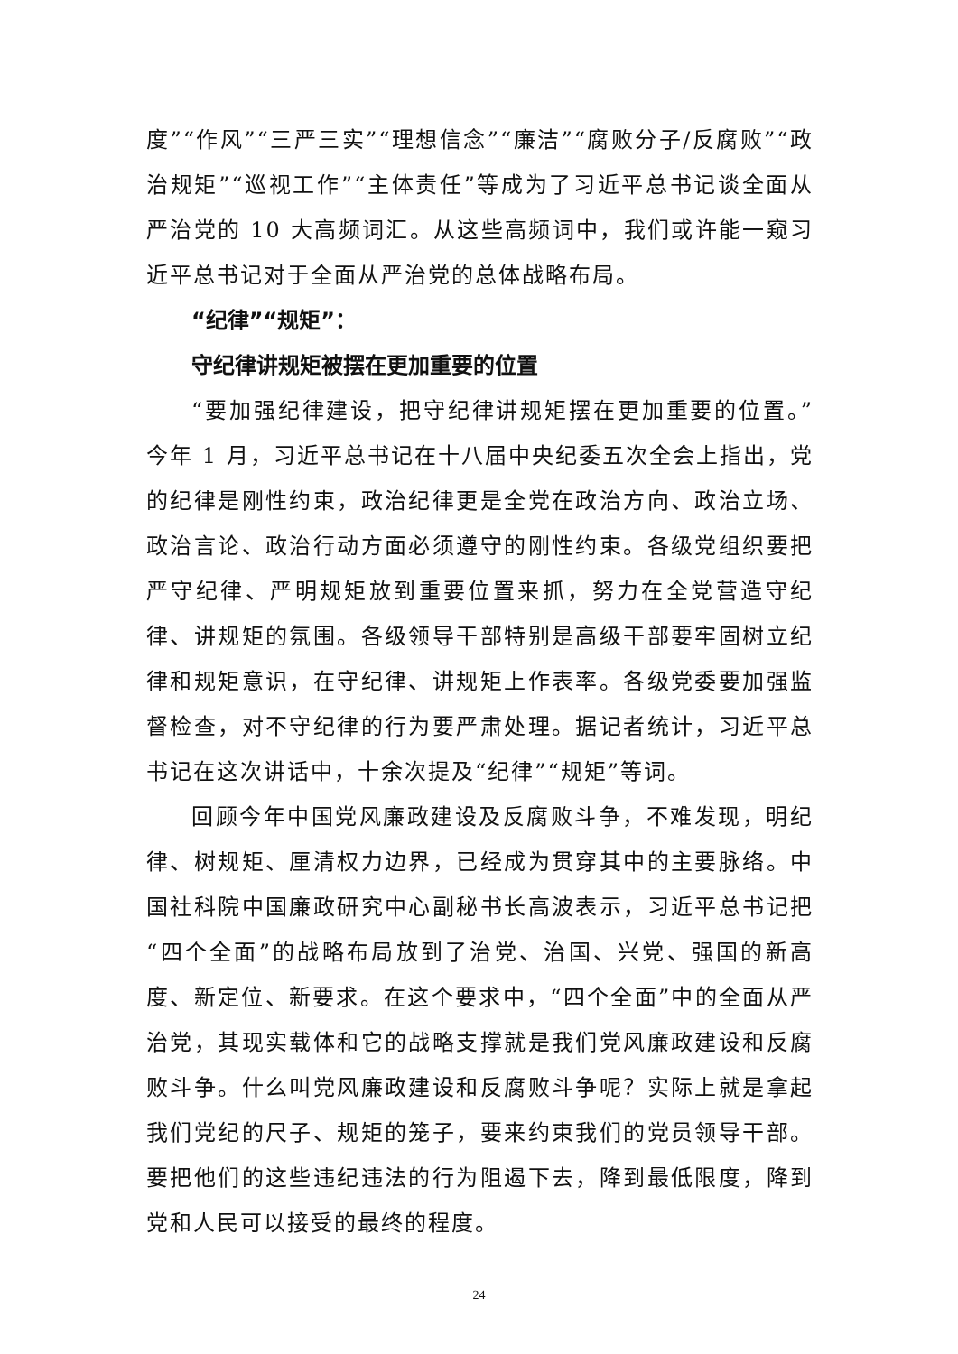度”“作风”“三严三实”“理想信念”“廉洁”“腐败分子/反腐败”“政治规矩”“巡视工作”“主体责任”等成为了习近平总书记谈全面从严治党的 10 大高频词汇。从这些高频词中，我们或许能一窥习近平总书记对于全面从严治党的总体战略布局。
“纪律”“规矩”：
守纪律讲规矩被摆在更加重要的位置
“要加强纪律建设，把守纪律讲规矩摆在更加重要的位置。”今年 1 月，习近平总书记在十八届中央纪委五次全会上指出，党的纪律是刚性约束，政治纪律更是全党在政治方向、政治立场、政治言论、政治行动方面必须遵守的刚性约束。各级党组织要把严守纪律、严明规矩放到重要位置来抓，努力在全党营造守纪律、讲规矩的氛围。各级领导干部特别是高级干部要牢固树立纪律和规矩意识，在守纪律、讲规矩上作表率。各级党委要加强监督检查，对不守纪律的行为要严肃处理。据记者统计，习近平总书记在这次讲话中，十余次提及“纪律”“规矩”等词。
回顾今年中国党风廉政建设及反腐败斗争，不难发现，明纪律、树规矩、厘清权力边界，已经成为贯穿其中的主要脉络。中国社科院中国廉政研究中心副秘书长高波表示，习近平总书记把“四个全面”的战略布局放到了治党、治国、兴党、强国的新高度、新定位、新要求。在这个要求中，“四个全面”中的全面从严治党，其现实载体和它的战略支撑就是我们党风廉政建设和反腐败斗争。什么叫党风廉政建设和反腐败斗争呢？实际上就是拿起我们党纪的尺子、规矩的笼子，要来约束我们的党员领导干部。要把他们的这些违纪违法的行为阻遏下去，降到最低限度，降到党和人民可以接受的最终的程度。
24